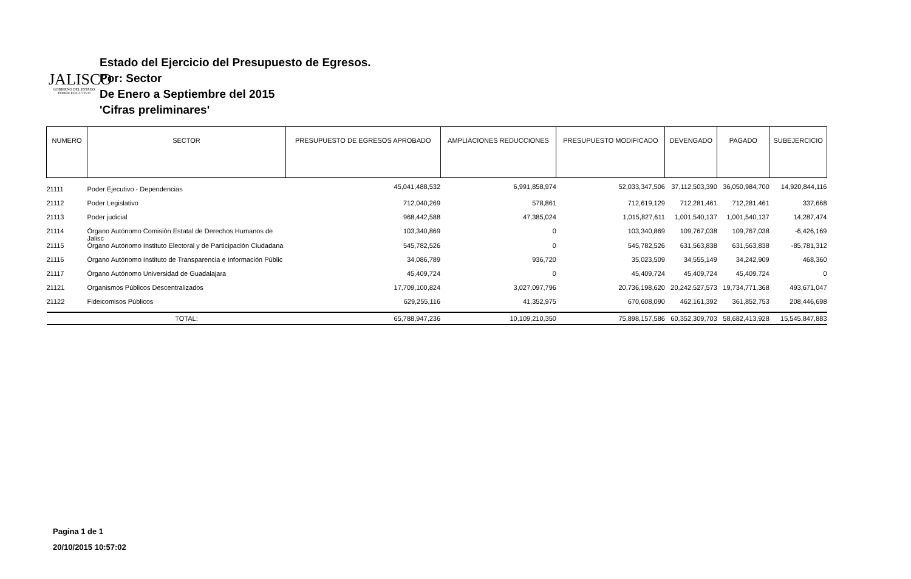JALISCO
GOBIERNO DEL ESTADO
PODER EJECUTIVO
Estado del Ejercicio del Presupuesto de Egresos.
Por: Sector
De Enero a Septiembre del 2015
'Cifras preliminares'
| NUMERO | SECTOR | PRESUPUESTO DE EGRESOS APROBADO | AMPLIACIONES REDUCCIONES | PRESUPUESTO MODIFICADO | DEVENGADO | PAGADO | SUBEJERCICIO |
| --- | --- | --- | --- | --- | --- | --- | --- |
| 21111 | Poder Ejecutivo - Dependencias | 45,041,488,532 | 6,991,858,974 | 52,033,347,506 | 37,112,503,390 | 36,050,984,700 | 14,920,844,116 |
| 21112 | Poder Legislativo | 712,040,269 | 578,861 | 712,619,129 | 712,281,461 | 712,281,461 | 337,668 |
| 21113 | Poder judicial | 968,442,588 | 47,385,024 | 1,015,827,611 | 1,001,540,137 | 1,001,540,137 | 14,287,474 |
| 21114 | Órgano Autónomo Comisión Estatal de Derechos Humanos de Jalisc | 103,340,869 | 0 | 103,340,869 | 109,767,038 | 109,767,038 | -6,426,169 |
| 21115 | Órgano Autónomo Instituto Electoral y de Participación Ciudadana | 545,782,526 | 0 | 545,782,526 | 631,563,838 | 631,563,838 | -85,781,312 |
| 21116 | Órgano Autónomo Instituto de Transparencia e Información Públic | 34,086,789 | 936,720 | 35,023,509 | 34,555,149 | 34,242,909 | 468,360 |
| 21117 | Órgano Autónomo Universidad de Guadalajara | 45,409,724 | 0 | 45,409,724 | 45,409,724 | 45,409,724 | 0 |
| 21121 | Organismos Públicos Descentralizados | 17,709,100,824 | 3,027,097,796 | 20,736,198,620 | 20,242,527,573 | 19,734,771,368 | 493,671,047 |
| 21122 | Fideicomisos Públicos | 629,255,116 | 41,352,975 | 670,608,090 | 462,161,392 | 361,852,753 | 208,446,698 |
| | TOTAL: | 65,788,947,236 | 10,109,210,350 | 75,898,157,586 | 60,352,309,703 | 58,682,413,928 | 15,545,847,883 |
Pagina 1 de 1
20/10/2015 10:57:02